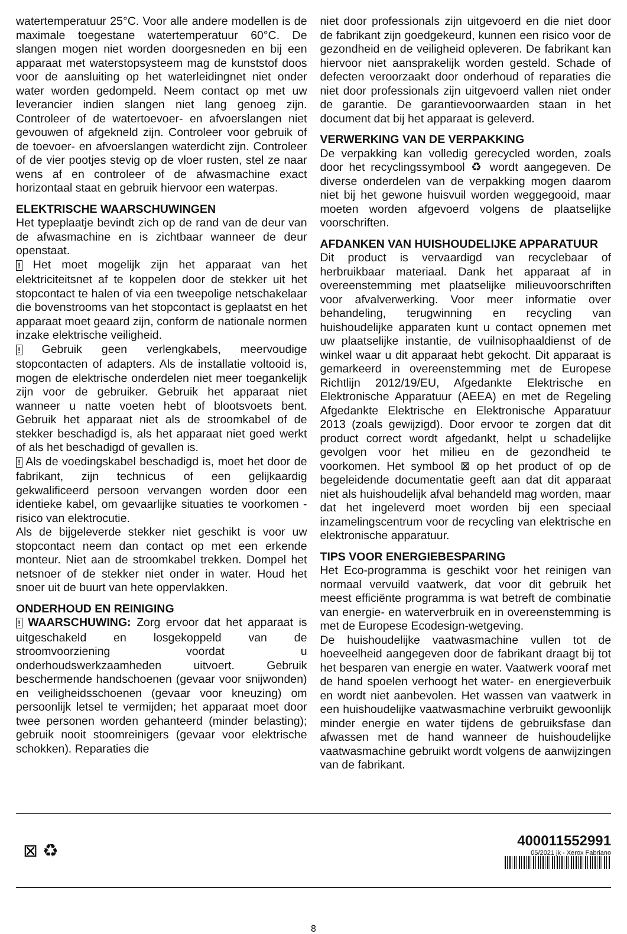watertemperatuur 25°C. Voor alle andere modellen is de maximale toegestane watertemperatuur 60°C. De slangen mogen niet worden doorgesneden en bij een apparaat met waterstopsysteem mag de kunststof doos voor de aansluiting op het waterleidingnet niet onder water worden gedompeld. Neem contact op met uw leverancier indien slangen niet lang genoeg zijn. Controleer of de watertoevoer- en afvoerslangen niet gevouwen of afgekneld zijn. Controleer voor gebruik of de toevoer- en afvoerslangen waterdicht zijn. Controleer of de vier pootjes stevig op de vloer rusten, stel ze naar wens af en controleer of de afwasmachine exact horizontaal staat en gebruik hiervoor een waterpas.
ELEKTRISCHE WAARSCHUWINGEN
Het typeplaatje bevindt zich op de rand van de deur van de afwasmachine en is zichtbaar wanneer de deur openstaat.
! Het moet mogelijk zijn het apparaat van het elektriciteitsnet af te koppelen door de stekker uit het stopcontact te halen of via een tweepolige netschakelaar die bovenstrooms van het stopcontact is geplaatst en het apparaat moet geaard zijn, conform de nationale normen inzake elektrische veiligheid.
! Gebruik geen verlengkabels, meervoudige stopcontacten of adapters. Als de installatie voltooid is, mogen de elektrische onderdelen niet meer toegankelijk zijn voor de gebruiker. Gebruik het apparaat niet wanneer u natte voeten hebt of blootsvoets bent. Gebruik het apparaat niet als de stroomkabel of de stekker beschadigd is, als het apparaat niet goed werkt of als het beschadigd of gevallen is.
! Als de voedingskabel beschadigd is, moet het door de fabrikant, zijn technicus of een gelijkaardig gekwalificeerd persoon vervangen worden door een identieke kabel, om gevaarlijke situaties te voorkomen - risico van elektrocutie.
Als de bijgeleverde stekker niet geschikt is voor uw stopcontact neem dan contact op met een erkende monteur. Niet aan de stroomkabel trekken. Dompel het netsnoer of de stekker niet onder in water. Houd het snoer uit de buurt van hete oppervlakken.
ONDERHOUD EN REINIGING
! WAARSCHUWING: Zorg ervoor dat het apparaat is uitgeschakeld en losgekoppeld van de stroomvoorziening voordat u onderhoudswerkzaamheden uitvoert. Gebruik beschermende handschoenen (gevaar voor snijwonden) en veiligheidsschoenen (gevaar voor kneuzing) om persoonlijk letsel te vermijden; het apparaat moet door twee personen worden gehanteerd (minder belasting); gebruik nooit stoomreinigers (gevaar voor elektrische schokken). Reparaties die
niet door professionals zijn uitgevoerd en die niet door de fabrikant zijn goedgekeurd, kunnen een risico voor de gezondheid en de veiligheid opleveren. De fabrikant kan hiervoor niet aansprakelijk worden gesteld. Schade of defecten veroorzaakt door onderhoud of reparaties die niet door professionals zijn uitgevoerd vallen niet onder de garantie. De garantievoorwaarden staan in het document dat bij het apparaat is geleverd.
VERWERKING VAN DE VERPAKKING
De verpakking kan volledig gerecycled worden, zoals door het recyclingssymbool ♻ wordt aangegeven. De diverse onderdelen van de verpakking mogen daarom niet bij het gewone huisvuil worden weggegooid, maar moeten worden afgevoerd volgens de plaatselijke voorschriften.
AFDANKEN VAN HUISHOUDELIJKE APPARATUUR
Dit product is vervaardigd van recyclebaar of herbruikbaar materiaal. Dank het apparaat af in overeenstemming met plaatselijke milieuvoorschriften voor afvalverwerking. Voor meer informatie over behandeling, terugwinning en recycling van huishoudelijke apparaten kunt u contact opnemen met uw plaatselijke instantie, de vuilnisophaaldienst of de winkel waar u dit apparaat hebt gekocht. Dit apparaat is gemarkeerd in overeenstemming met de Europese Richtlijn 2012/19/EU, Afgedankte Elektrische en Elektronische Apparatuur (AEEA) en met de Regeling Afgedankte Elektrische en Elektronische Apparatuur 2013 (zoals gewijzigd). Door ervoor te zorgen dat dit product correct wordt afgedankt, helpt u schadelijke gevolgen voor het milieu en de gezondheid te voorkomen. Het symbool ⊠ op het product of op de begeleidende documentatie geeft aan dat dit apparaat niet als huishoudelijk afval behandeld mag worden, maar dat het ingeleverd moet worden bij een speciaal inzamelingscentrum voor de recycling van elektrische en elektronische apparatuur.
TIPS VOOR ENERGIEBESPARING
Het Eco-programma is geschikt voor het reinigen van normaal vervuild vaatwerk, dat voor dit gebruik het meest efficiënte programma is wat betreft de combinatie van energie- en waterverbruik en in overeenstemming is met de Europese Ecodesign-wetgeving.
De huishoudelijke vaatwasmachine vullen tot de hoeveelheid aangegeven door de fabrikant draagt bij tot het besparen van energie en water. Vaatwerk vooraf met de hand spoelen verhoogt het water- en energieverbuik en wordt niet aanbevolen. Het wassen van vaatwerk in een huishoudelijke vaatwasmachine verbruikt gewoonlijk minder energie en water tijdens de gebruiksfase dan afwassen met de hand wanneer de huishoudelijke vaatwasmachine gebruikt wordt volgens de aanwijzingen van de fabrikant.
⊠ ♻
400011552991
05/2021 jk - Xerox Fabriano
8